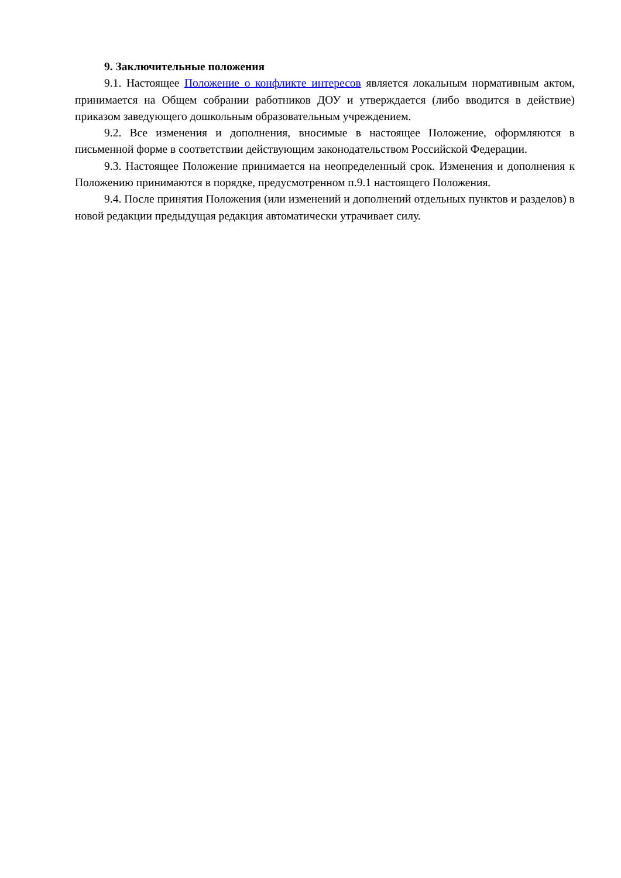9. Заключительные положения
9.1. Настоящее Положение о конфликте интересов является локальным нормативным актом, принимается на Общем собрании работников ДОУ и утверждается (либо вводится в действие) приказом заведующего дошкольным образовательным учреждением.
9.2. Все изменения и дополнения, вносимые в настоящее Положение, оформляются в письменной форме в соответствии действующим законодательством Российской Федерации.
9.3. Настоящее Положение принимается на неопределенный срок. Изменения и дополнения к Положению принимаются в порядке, предусмотренном п.9.1 настоящего Положения.
9.4. После принятия Положения (или изменений и дополнений отдельных пунктов и разделов) в новой редакции предыдущая редакция автоматически утрачивает силу.